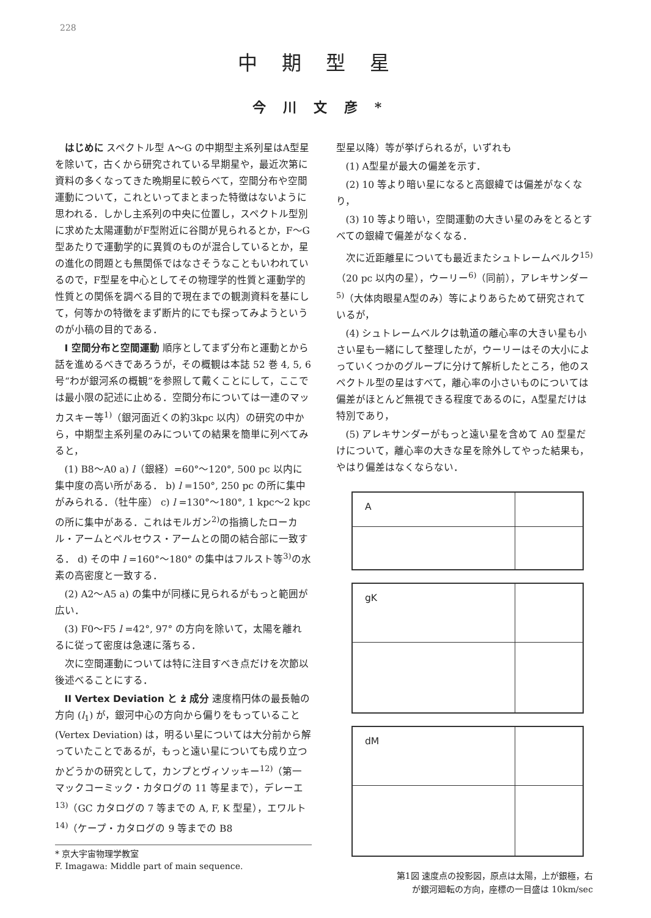228
中期型星
今川文彦*
はじめに スペクトル型 A～G の中期型主系列星はA型星を除いて，古くから研究されている早期星や，最近次第に資料の多くなってきた晩期星に較らべて，空間分布や空間運動について，これといってまとまった特徴はないように思われる．しかし主系列の中央に位置し，スペクトル型別に求めた太陽運動がF型附近に谷間が見られるとか，F～G型あたりで運動学的に異質のものが混合しているとか，星の進化の問題とも無関係ではなさそうなこともいわれているので，F型星を中心としてその物理学的性質と運動学的性質との関係を調べる目的で現在までの観測資料を基にして，何等かの特徴をまず断片的にでも探ってみようというのが小稿の目的である．
I 空間分布と空間運動 順序としてまず分布と運動とから話を進めるべきであろうが，その概観は本誌 52 巻 4, 5, 6 号“わが銀河系の概観”を参照して戴くことにして，ここでは最小限の記述に止める．空間分布については一連のマッカスキー等<sup>1)</sup>（銀河面近くの約3kpc 以内）の研究の中から，中期型主系列星のみについての結果を簡単に列べてみると，
(1) B8～A0 a) l（銀経）=60°～120°, 500 pc 以内に集中度の高い所がある． b) l =150°, 250 pc の所に集中がみられる．（牡牛座） c) l =130°～180°, 1 kpc～2 kpc の所に集中がある．これはモルガン<sup>2)</sup>の指摘したローカル・アームとペルセウス・アームとの間の結合部に一致する． d) その中 l =160°～180° の集中はフルスト等<sup>3)</sup>の水素の高密度と一致する．
(2) A2～A5 a) の集中が同様に見られるがもっと範囲が広い．
(3) F0～F5 l =42°, 97° の方向を除いて，太陽を離れるに従って密度は急速に落ちる．
次に空間運動については特に注目すべき点だけを次節以後述べることにする．
II Vertex Deviation と ż 成分 速度楕円体の最長軸の方向 (l<sub>1</sub>) が，銀河中心の方向から偏りをもっていること (Vertex Deviation) は，明るい星については大分前から解っていたことであるが，もっと遠い星についても成り立つかどうかの研究として，カンプとヴィソッキー<sup>12)</sup>（第一マックコーミック・カタログの 11 等星まで），デレーエ<sup>13)</sup>（GC カタログの 7 等までの A, F, K 型星），エワルト<sup>14)</sup>（ケープ・カタログの 9 等までの B8
* 京大宇宙物理学教室
F. Imagawa: Middle part of main sequence.
型星以降）等が挙げられるが，いずれも
(1) A型星が最大の偏差を示す．
(2) 10 等より暗い星になると高銀緯では偏差がなくなり，
(3) 10 等より暗い，空間運動の大きい星のみをとるとすべての銀緯で偏差がなくなる．
次に近距離星についても最近またシュトレームベルク<sup>15)</sup>（20 pc 以内の星），ウーリー<sup>6)</sup>（同前），アレキサンダー<sup>5)</sup>（大体肉眼星A型のみ）等によりあらためて研究されているが，
(4) シュトレームベルクは軌道の離心率の大きい星も小さい星も一緒にして整理したが，ウーリーはその大小によっていくつかのグループに分けて解析したところ，他のスペクトル型の星はすべて，離心率の小さいものについては偏差がほとんど無視できる程度であるのに，A型星だけは特別であり，
(5) アレキサンダーがもっと遠い星を含めて A0 型星だけについて，離心率の大きな星を除外してやった結果も，やはり偏差はなくならない．
A
gK
dM
第1図 速度点の投影図，原点は太陽，上が銀極，右
が銀河廻転の方向，座標の一目盛は 10km/sec